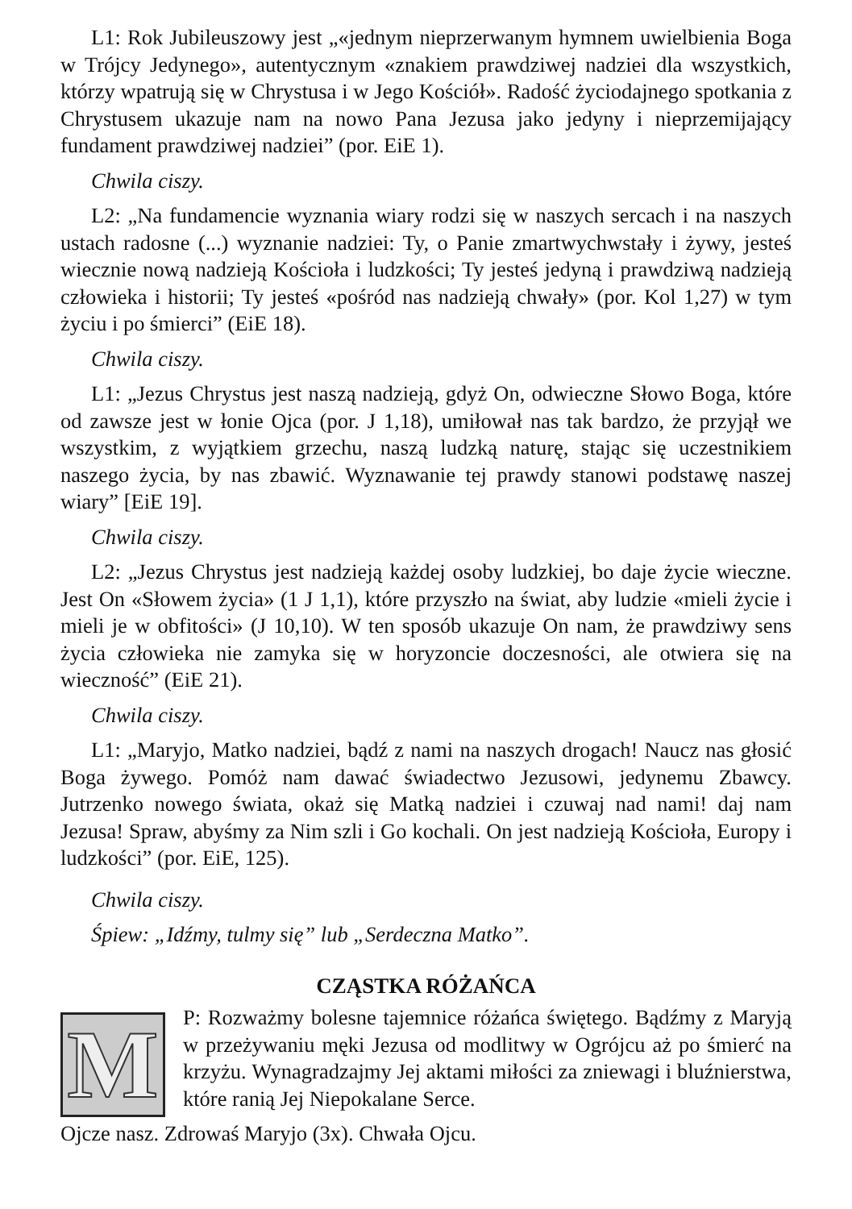L1: Rok Jubileuszowy jest „«jednym nieprzerwanym hymnem uwielbienia Boga w Trójcy Jedynego», autentycznym «znakiem prawdziwej nadziei dla wszystkich, którzy wpatrują się w Chrystusa i w Jego Kościół». Radość życiodajnego spotkania z Chrystusem ukazuje nam na nowo Pana Jezusa jako jedyny i nieprzemijający fundament prawdziwej nadziei” (por. EiE 1).
Chwila ciszy.
L2: „Na fundamencie wyznania wiary rodzi się w naszych sercach i na naszych ustach radosne (...) wyznanie nadziei: Ty, o Panie zmartwychwstały i żywy, jesteś wiecznie nową nadzieją Kościoła i ludzkości; Ty jesteś jedyną i prawdziwą nadzieją człowieka i historii; Ty jesteś «pośród nas nadzieją chwały» (por. Kol 1,27) w tym życiu i po śmierci” (EiE 18).
Chwila ciszy.
L1: „Jezus Chrystus jest naszą nadzieją, gdyż On, odwieczne Słowo Boga, które od zawsze jest w łonie Ojca (por. J 1,18), umiłował nas tak bardzo, że przyjął we wszystkim, z wyjątkiem grzechu, naszą ludzką naturę, stając się uczestnikiem naszego życia, by nas zbawić. Wyznawanie tej prawdy stanowi podstawę naszej wiary” [EiE 19].
Chwila ciszy.
L2: „Jezus Chrystus jest nadzieją każdej osoby ludzkiej, bo daje życie wieczne. Jest On «Słowem życia» (1 J 1,1), które przyszło na świat, aby ludzie «mieli życie i mieli je w obfitości» (J 10,10). W ten sposób ukazuje On nam, że prawdziwy sens życia człowieka nie zamyka się w horyzoncie doczesności, ale otwiera się na wieczność” (EiE 21).
Chwila ciszy.
L1: „Maryjo, Matko nadziei, bądź z nami na naszych drogach! Naucz nas głosić Boga żywego. Pomóż nam dawać świadectwo Jezusowi, jedynemu Zbawcy. Jutrzenko nowego świata, okaż się Matką nadziei i czuwaj nad nami! daj nam Jezusa! Spraw, abyśmy za Nim szli i Go kochali. On jest nadzieją Kościoła, Europy i ludzkości” (por. EiE, 125).
Chwila ciszy.
Śpiew: „Idźmy, tulmy się” lub „Serdeczna Matko”.
CZĄSTKA RÓŻAŃCA
M
P: Rozważmy bolesne tajemnice różańca świętego. Bądźmy z Maryją w przeżywaniu męki Jezusa od modlitwy w Ogrójcu aż po śmierć na krzyżu. Wynagradzajmy Jej aktami miłości za zniewagi i bluźnierstwa, które ranią Jej Niepokalane Serce.
Ojcze nasz. Zdrowaś Maryjo (3x). Chwała Ojcu.